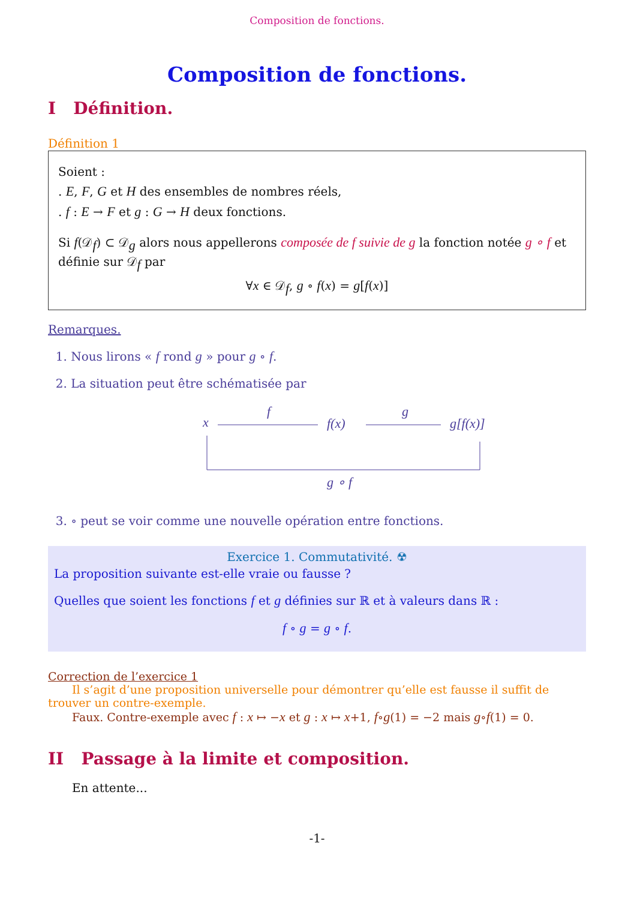Composition de fonctions.
Composition de fonctions.
I Définition.
Définition 1
Soient :
. E, F, G et H des ensembles de nombres réels,
. f : E → F et g : G → H deux fonctions.
Si f(𝒟<sub>f</sub>) ⊂ 𝒟<sub>g</sub> alors nous appellerons composée de f suivie de g la fonction notée g ∘ f et définie sur 𝒟<sub>f</sub> par
∀x ∈ 𝒟<sub>f</sub>, g ∘ f(x) = g[f(x)]
Remarques.
1. Nous lirons « f rond g » pour g ∘ f.
2. La situation peut être schématisée par
x
f
f(x)
g
g[f(x)]
g ∘ f
3. ∘ peut se voir comme une nouvelle opération entre fonctions.
Exercice 1. Commutativité. ☢
La proposition suivante est-elle vraie ou fausse ?
Quelles que soient les fonctions f et g définies sur ℝ et à valeurs dans ℝ :
f ∘ g = g ∘ f.
Correction de l’exercice 1
Il s’agit d’une proposition universelle pour démontrer qu’elle est fausse il suffit de trouver un contre-exemple.
Faux. Contre-exemple avec f : x ↦ −x et g : x ↦ x+1, f∘g(1) = −2 mais g∘f(1) = 0.
II Passage à la limite et composition.
En attente...
-1-